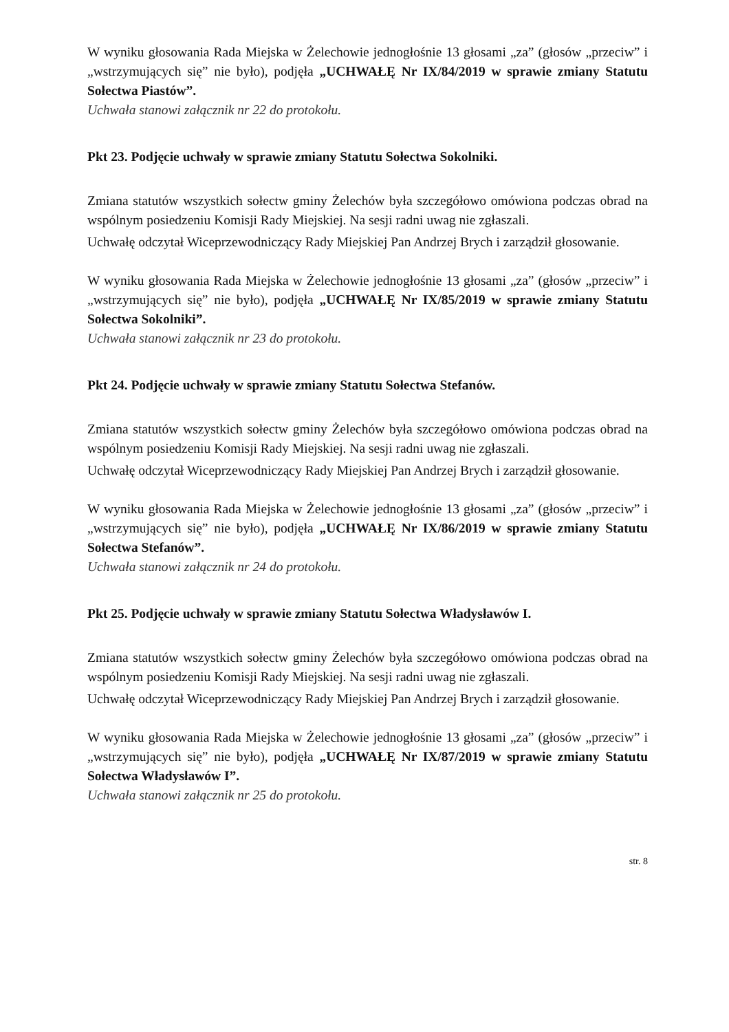W wyniku głosowania Rada Miejska w Żelechowie jednogłośnie 13 głosami „za” (głosów „przeciw” i „wstrzymujących się” nie było), podjęła „UCHWAŁĘ Nr IX/84/2019 w sprawie zmiany Statutu Sołectwa Piastów”.
Uchwała stanowi załącznik nr 22 do protokołu.
Pkt 23. Podjęcie uchwały w sprawie zmiany Statutu Sołectwa Sokolniki.
Zmiana statutów wszystkich sołectw gminy Żelechów była szczegółowo omówiona podczas obrad na wspólnym posiedzeniu Komisji Rady Miejskiej. Na sesji radni uwag nie zgłaszali.
Uchwałę odczytał Wiceprzewodniczący Rady Miejskiej Pan Andrzej Brych i zarządził głosowanie.
W wyniku głosowania Rada Miejska w Żelechowie jednogłośnie 13 głosami „za” (głosów „przeciw” i „wstrzymujących się” nie było), podjęła „UCHWAŁĘ Nr IX/85/2019 w sprawie zmiany Statutu Sołectwa Sokolniki”.
Uchwała stanowi załącznik nr 23 do protokołu.
Pkt 24. Podjęcie uchwały w sprawie zmiany Statutu Sołectwa Stefanów.
Zmiana statutów wszystkich sołectw gminy Żelechów była szczegółowo omówiona podczas obrad na wspólnym posiedzeniu Komisji Rady Miejskiej. Na sesji radni uwag nie zgłaszali.
Uchwałę odczytał Wiceprzewodniczący Rady Miejskiej Pan Andrzej Brych i zarządził głosowanie.
W wyniku głosowania Rada Miejska w Żelechowie jednogłośnie 13 głosami „za” (głosów „przeciw” i „wstrzymujących się” nie było), podjęła „UCHWAŁĘ Nr IX/86/2019 w sprawie zmiany Statutu Sołectwa Stefanów”.
Uchwała stanowi załącznik nr 24 do protokołu.
Pkt 25. Podjęcie uchwały w sprawie zmiany Statutu Sołectwa Władysławów I.
Zmiana statutów wszystkich sołectw gminy Żelechów była szczegółowo omówiona podczas obrad na wspólnym posiedzeniu Komisji Rady Miejskiej. Na sesji radni uwag nie zgłaszali.
Uchwałę odczytał Wiceprzewodniczący Rady Miejskiej Pan Andrzej Brych i zarządził głosowanie.
W wyniku głosowania Rada Miejska w Żelechowie jednogłośnie 13 głosami „za” (głosów „przeciw” i „wstrzymujących się” nie było), podjęła „UCHWAŁĘ Nr IX/87/2019 w sprawie zmiany Statutu Sołectwa Władysławów I”.
Uchwała stanowi załącznik nr 25 do protokołu.
str. 8